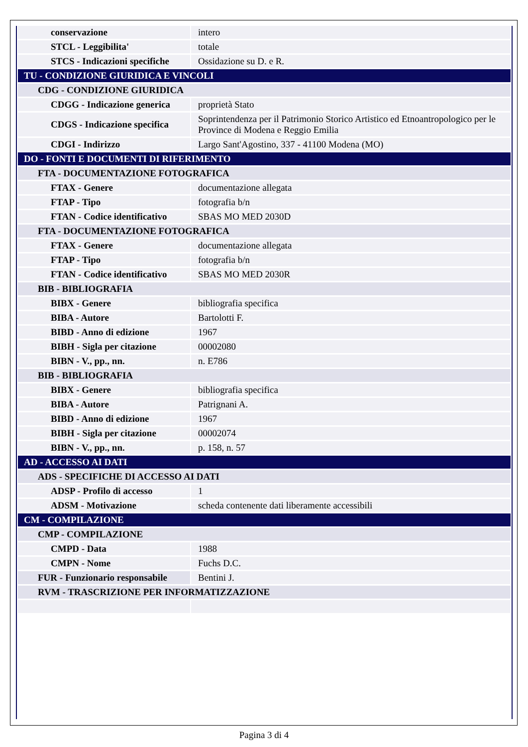| conservazione | intero |
| STCL - Leggibilita' | totale |
| STCS - Indicazioni specifiche | Ossidazione su D. e R. |
| TU - CONDIZIONE GIURIDICA E VINCOLI | |
| CDG - CONDIZIONE GIURIDICA | |
| CDGG - Indicazione generica | proprietà Stato |
| CDGS - Indicazione specifica | Soprintendenza per il Patrimonio Storico Artistico ed Etnoantropologico per le Province di Modena e Reggio Emilia |
| CDGI - Indirizzo | Largo Sant'Agostino, 337 - 41100 Modena (MO) |
| DO - FONTI E DOCUMENTI DI RIFERIMENTO | |
| FTA - DOCUMENTAZIONE FOTOGRAFICA | |
| FTAX - Genere | documentazione allegata |
| FTAP - Tipo | fotografia b/n |
| FTAN - Codice identificativo | SBAS MO MED 2030D |
| FTA - DOCUMENTAZIONE FOTOGRAFICA | |
| FTAX - Genere | documentazione allegata |
| FTAP - Tipo | fotografia b/n |
| FTAN - Codice identificativo | SBAS MO MED 2030R |
| BIB - BIBLIOGRAFIA | |
| BIBX - Genere | bibliografia specifica |
| BIBA - Autore | Bartolotti F. |
| BIBD - Anno di edizione | 1967 |
| BIBH - Sigla per citazione | 00002080 |
| BIBN - V., pp., nn. | n. E786 |
| BIB - BIBLIOGRAFIA | |
| BIBX - Genere | bibliografia specifica |
| BIBA - Autore | Patrignani A. |
| BIBD - Anno di edizione | 1967 |
| BIBH - Sigla per citazione | 00002074 |
| BIBN - V., pp., nn. | p. 158, n. 57 |
| AD - ACCESSO AI DATI | |
| ADS - SPECIFICHE DI ACCESSO AI DATI | |
| ADSP - Profilo di accesso | 1 |
| ADSM - Motivazione | scheda contenente dati liberamente accessibili |
| CM - COMPILAZIONE | |
| CMP - COMPILAZIONE | |
| CMPD - Data | 1988 |
| CMPN - Nome | Fuchs D.C. |
| FUR - Funzionario responsabile | Bentini J. |
| RVM - TRASCRIZIONE PER INFORMATIZZAZIONE | |
Pagina 3 di 4